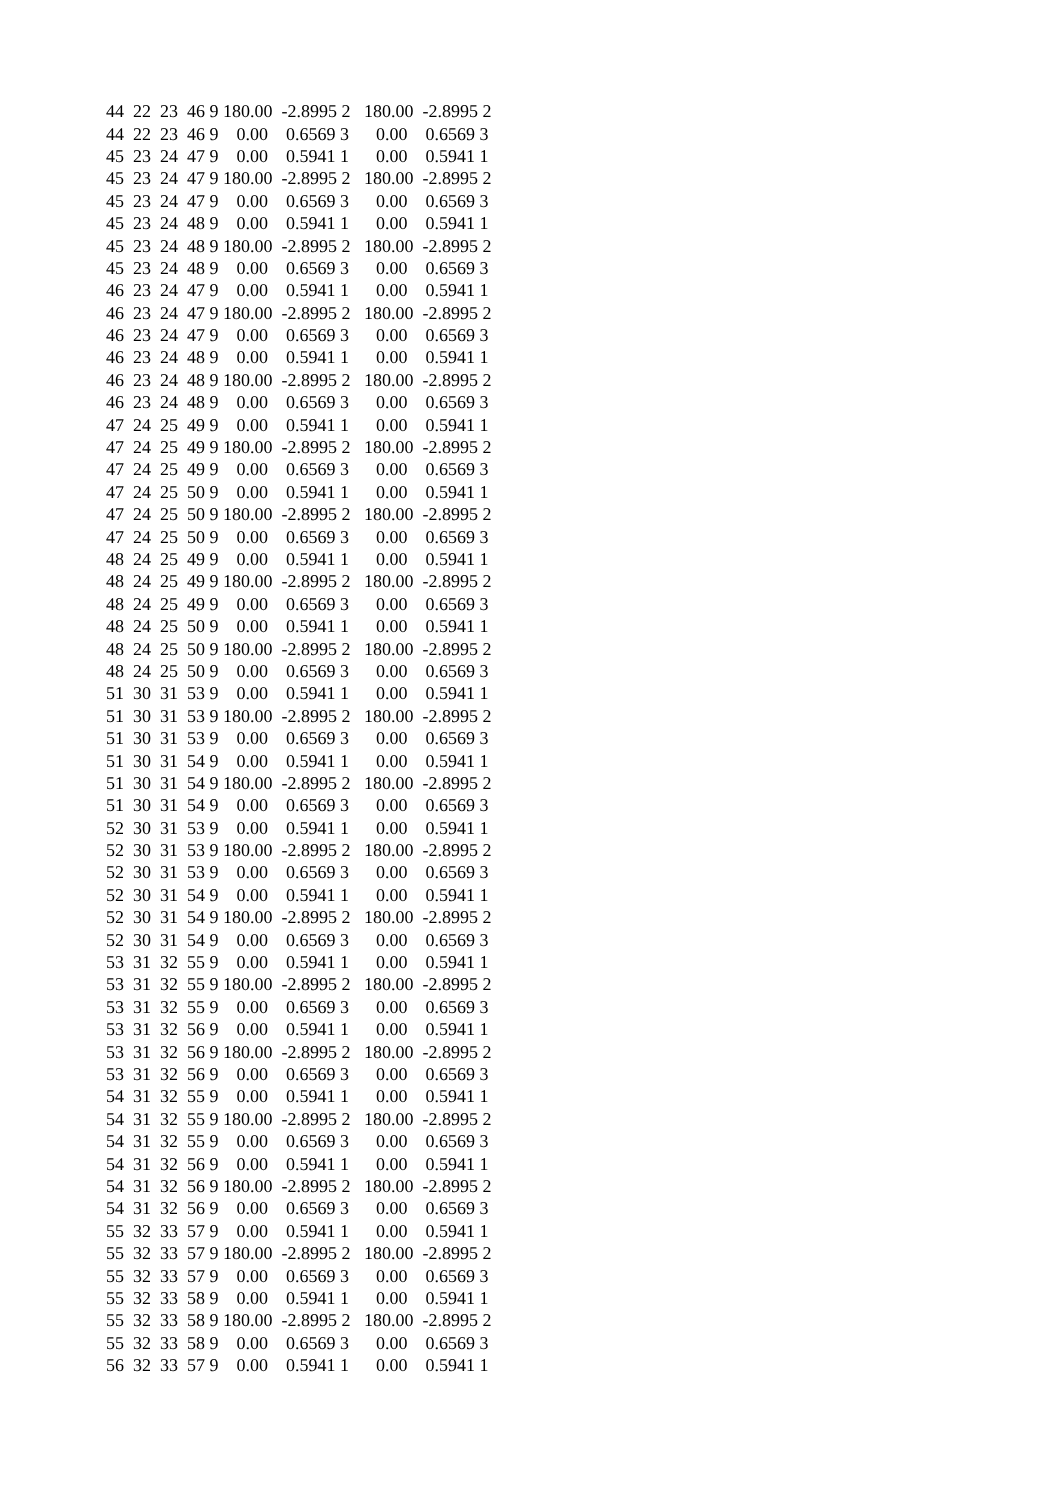| 44 22 23 46 9 180.00 -2.8995 2 180.00 -2.8995 2 |
| 44 22 23 46 9 0.00 0.6569 3 0.00 0.6569 3 |
| 45 23 24 47 9 0.00 0.5941 1 0.00 0.5941 1 |
| 45 23 24 47 9 180.00 -2.8995 2 180.00 -2.8995 2 |
| 45 23 24 47 9 0.00 0.6569 3 0.00 0.6569 3 |
| 45 23 24 48 9 0.00 0.5941 1 0.00 0.5941 1 |
| 45 23 24 48 9 180.00 -2.8995 2 180.00 -2.8995 2 |
| 45 23 24 48 9 0.00 0.6569 3 0.00 0.6569 3 |
| 46 23 24 47 9 0.00 0.5941 1 0.00 0.5941 1 |
| 46 23 24 47 9 180.00 -2.8995 2 180.00 -2.8995 2 |
| 46 23 24 47 9 0.00 0.6569 3 0.00 0.6569 3 |
| 46 23 24 48 9 0.00 0.5941 1 0.00 0.5941 1 |
| 46 23 24 48 9 180.00 -2.8995 2 180.00 -2.8995 2 |
| 46 23 24 48 9 0.00 0.6569 3 0.00 0.6569 3 |
| 47 24 25 49 9 0.00 0.5941 1 0.00 0.5941 1 |
| 47 24 25 49 9 180.00 -2.8995 2 180.00 -2.8995 2 |
| 47 24 25 49 9 0.00 0.6569 3 0.00 0.6569 3 |
| 47 24 25 50 9 0.00 0.5941 1 0.00 0.5941 1 |
| 47 24 25 50 9 180.00 -2.8995 2 180.00 -2.8995 2 |
| 47 24 25 50 9 0.00 0.6569 3 0.00 0.6569 3 |
| 48 24 25 49 9 0.00 0.5941 1 0.00 0.5941 1 |
| 48 24 25 49 9 180.00 -2.8995 2 180.00 -2.8995 2 |
| 48 24 25 49 9 0.00 0.6569 3 0.00 0.6569 3 |
| 48 24 25 50 9 0.00 0.5941 1 0.00 0.5941 1 |
| 48 24 25 50 9 180.00 -2.8995 2 180.00 -2.8995 2 |
| 48 24 25 50 9 0.00 0.6569 3 0.00 0.6569 3 |
| 51 30 31 53 9 0.00 0.5941 1 0.00 0.5941 1 |
| 51 30 31 53 9 180.00 -2.8995 2 180.00 -2.8995 2 |
| 51 30 31 53 9 0.00 0.6569 3 0.00 0.6569 3 |
| 51 30 31 54 9 0.00 0.5941 1 0.00 0.5941 1 |
| 51 30 31 54 9 180.00 -2.8995 2 180.00 -2.8995 2 |
| 51 30 31 54 9 0.00 0.6569 3 0.00 0.6569 3 |
| 52 30 31 53 9 0.00 0.5941 1 0.00 0.5941 1 |
| 52 30 31 53 9 180.00 -2.8995 2 180.00 -2.8995 2 |
| 52 30 31 53 9 0.00 0.6569 3 0.00 0.6569 3 |
| 52 30 31 54 9 0.00 0.5941 1 0.00 0.5941 1 |
| 52 30 31 54 9 180.00 -2.8995 2 180.00 -2.8995 2 |
| 52 30 31 54 9 0.00 0.6569 3 0.00 0.6569 3 |
| 53 31 32 55 9 0.00 0.5941 1 0.00 0.5941 1 |
| 53 31 32 55 9 180.00 -2.8995 2 180.00 -2.8995 2 |
| 53 31 32 55 9 0.00 0.6569 3 0.00 0.6569 3 |
| 53 31 32 56 9 0.00 0.5941 1 0.00 0.5941 1 |
| 53 31 32 56 9 180.00 -2.8995 2 180.00 -2.8995 2 |
| 53 31 32 56 9 0.00 0.6569 3 0.00 0.6569 3 |
| 54 31 32 55 9 0.00 0.5941 1 0.00 0.5941 1 |
| 54 31 32 55 9 180.00 -2.8995 2 180.00 -2.8995 2 |
| 54 31 32 55 9 0.00 0.6569 3 0.00 0.6569 3 |
| 54 31 32 56 9 0.00 0.5941 1 0.00 0.5941 1 |
| 54 31 32 56 9 180.00 -2.8995 2 180.00 -2.8995 2 |
| 54 31 32 56 9 0.00 0.6569 3 0.00 0.6569 3 |
| 55 32 33 57 9 0.00 0.5941 1 0.00 0.5941 1 |
| 55 32 33 57 9 180.00 -2.8995 2 180.00 -2.8995 2 |
| 55 32 33 57 9 0.00 0.6569 3 0.00 0.6569 3 |
| 55 32 33 58 9 0.00 0.5941 1 0.00 0.5941 1 |
| 55 32 33 58 9 180.00 -2.8995 2 180.00 -2.8995 2 |
| 55 32 33 58 9 0.00 0.6569 3 0.00 0.6569 3 |
| 56 32 33 57 9 0.00 0.5941 1 0.00 0.5941 1 |